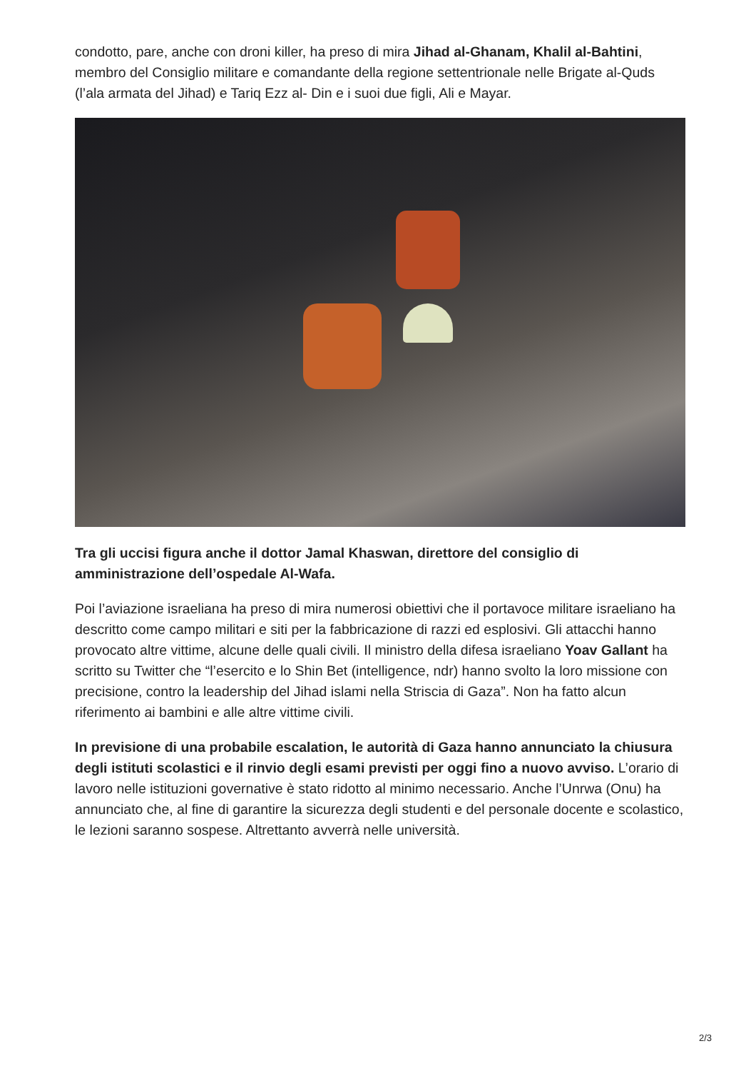condotto, pare, anche con droni killer, ha preso di mira Jihad al-Ghanam, Khalil al-Bahtini, membro del Consiglio militare e comandante della regione settentrionale nelle Brigate al-Quds (l’ala armata del Jihad) e Tariq Ezz al- Din e i suoi due figli, Ali e Mayar.
Tra gli uccisi figura anche il dottor Jamal Khaswan, direttore del consiglio di amministrazione dell’ospedale Al-Wafa.
Poi l’aviazione israeliana ha preso di mira numerosi obiettivi che il portavoce militare israeliano ha descritto come campo militari e siti per la fabbricazione di razzi ed esplosivi. Gli attacchi hanno provocato altre vittime, alcune delle quali civili. Il ministro della difesa israeliano Yoav Gallant ha scritto su Twitter che “l’esercito e lo Shin Bet (intelligence, ndr) hanno svolto la loro missione con precisione, contro la leadership del Jihad islami nella Striscia di Gaza”. Non ha fatto alcun riferimento ai bambini e alle altre vittime civili.
In previsione di una probabile escalation, le autorità di Gaza hanno annunciato la chiusura degli istituti scolastici e il rinvio degli esami previsti per oggi fino a nuovo avviso. L’orario di lavoro nelle istituzioni governative è stato ridotto al minimo necessario. Anche l’Unrwa (Onu) ha annunciato che, al fine di garantire la sicurezza degli studenti e del personale docente e scolastico, le lezioni saranno sospese. Altrettanto avverrà nelle università.
2/3